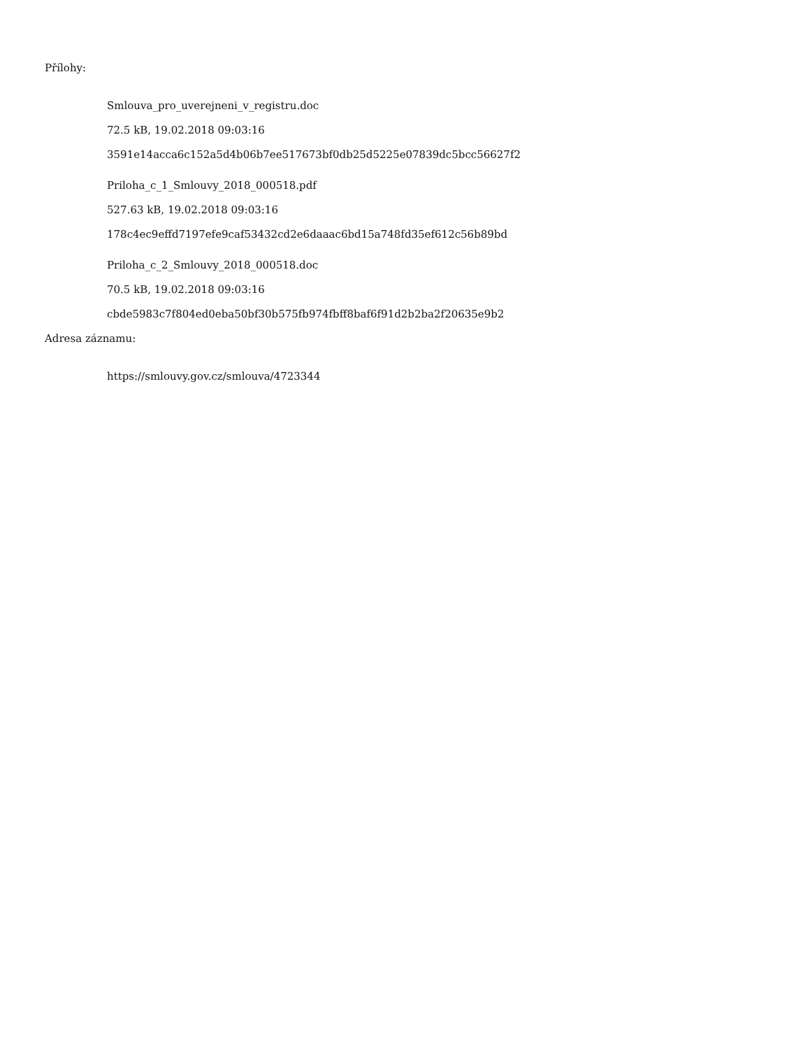Přílohy:
Smlouva_pro_uverejneni_v_registru.doc
72.5 kB, 19.02.2018 09:03:16
3591e14acca6c152a5d4b06b7ee517673bf0db25d5225e07839dc5bcc56627f2
Priloha_c_1_Smlouvy_2018_000518.pdf
527.63 kB, 19.02.2018 09:03:16
178c4ec9effd7197efe9caf53432cd2e6daaac6bd15a748fd35ef612c56b89bd
Priloha_c_2_Smlouvy_2018_000518.doc
70.5 kB, 19.02.2018 09:03:16
cbde5983c7f804ed0eba50bf30b575fb974fbff8baf6f91d2b2ba2f20635e9b2
Adresa záznamu:
https://smlouvy.gov.cz/smlouva/4723344